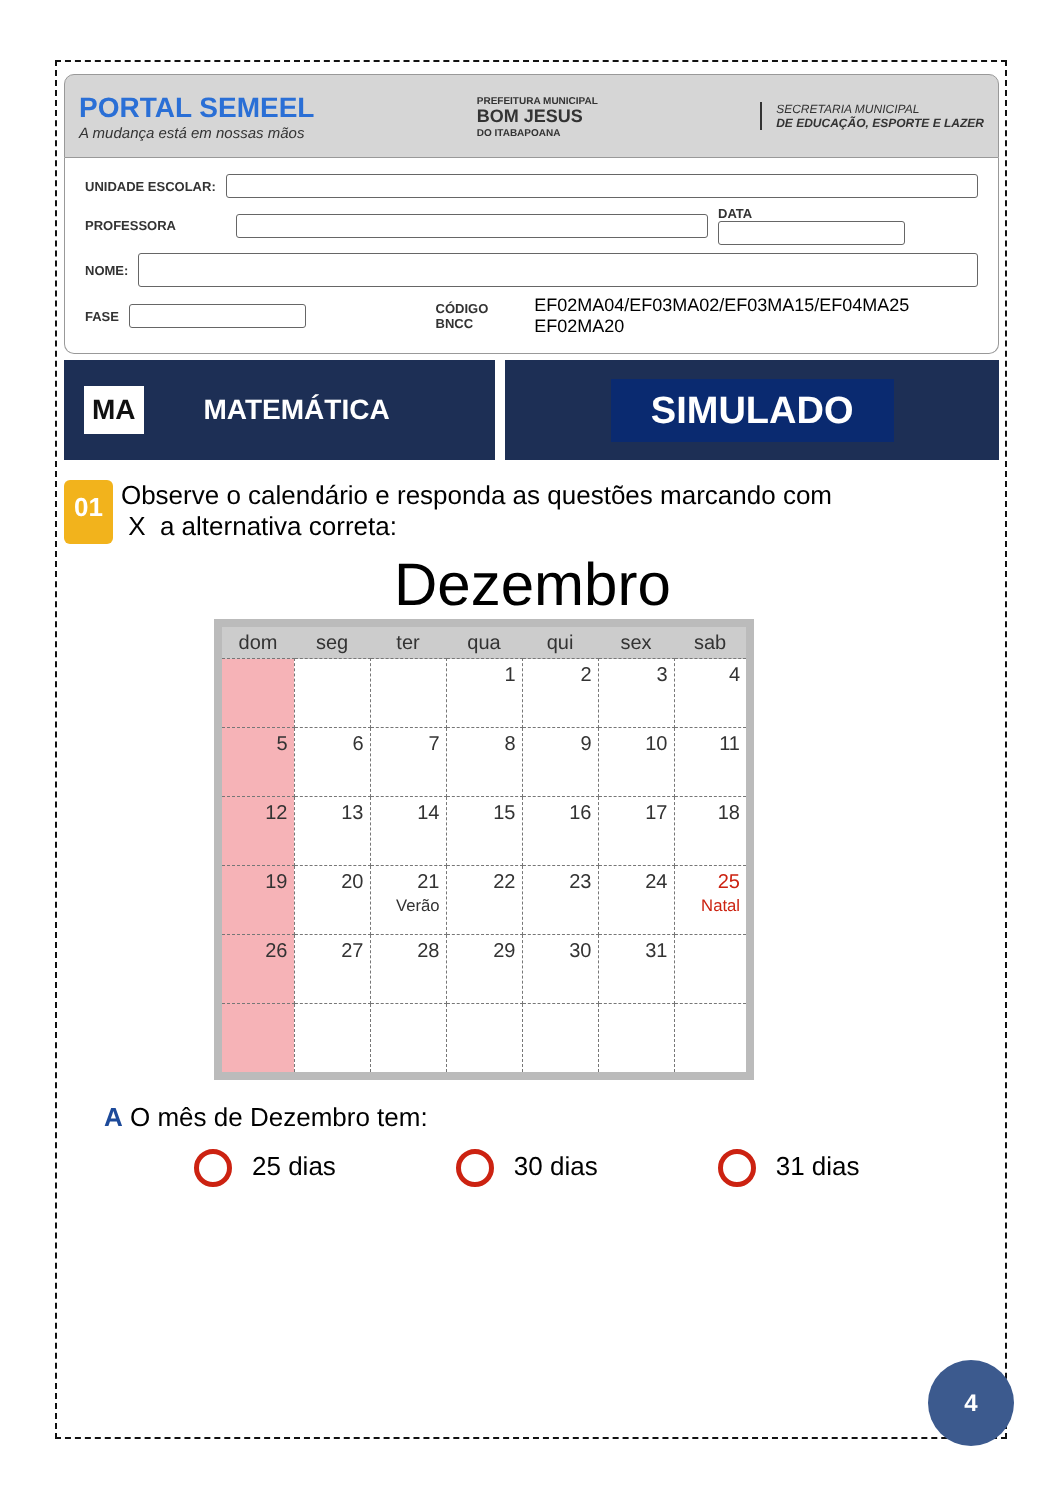PORTAL SEMEEL
A mudança está em nossas mãos
PREFEITURA MUNICIPAL
BOM JESUS
DO ITABAPOANA
SECRETARIA MUNICIPAL
DE EDUCAÇÃO, ESPORTE E LAZER
UNIDADE ESCOLAR:
PROFESSORA
DATA
NOME:
FASE
CÓDIGO BNCC EF02MA04/EF03MA02/EF03MA15/EF04MA25 EF02MA20
MA MATEMÁTICA
SIMULADO
01
Observe o calendário e responda as questões marcando com
X a alternativa correta:
Dezembro
| dom | seg | ter | qua | qui | sex | sab |
| --- | --- | --- | --- | --- | --- | --- |
| | | | 1 | 2 | 3 | 4 |
| 5 | 6 | 7 | 8 | 9 | 10 | 11 |
| 12 | 13 | 14 | 15 | 16 | 17 | 18 |
| 19 | 20 | 21 Verão | 22 | 23 | 24 | 25 Natal |
| 26 | 27 | 28 | 29 | 30 | 31 | |
A O mês de Dezembro tem:
25 dias 30 dias 31 dias
4